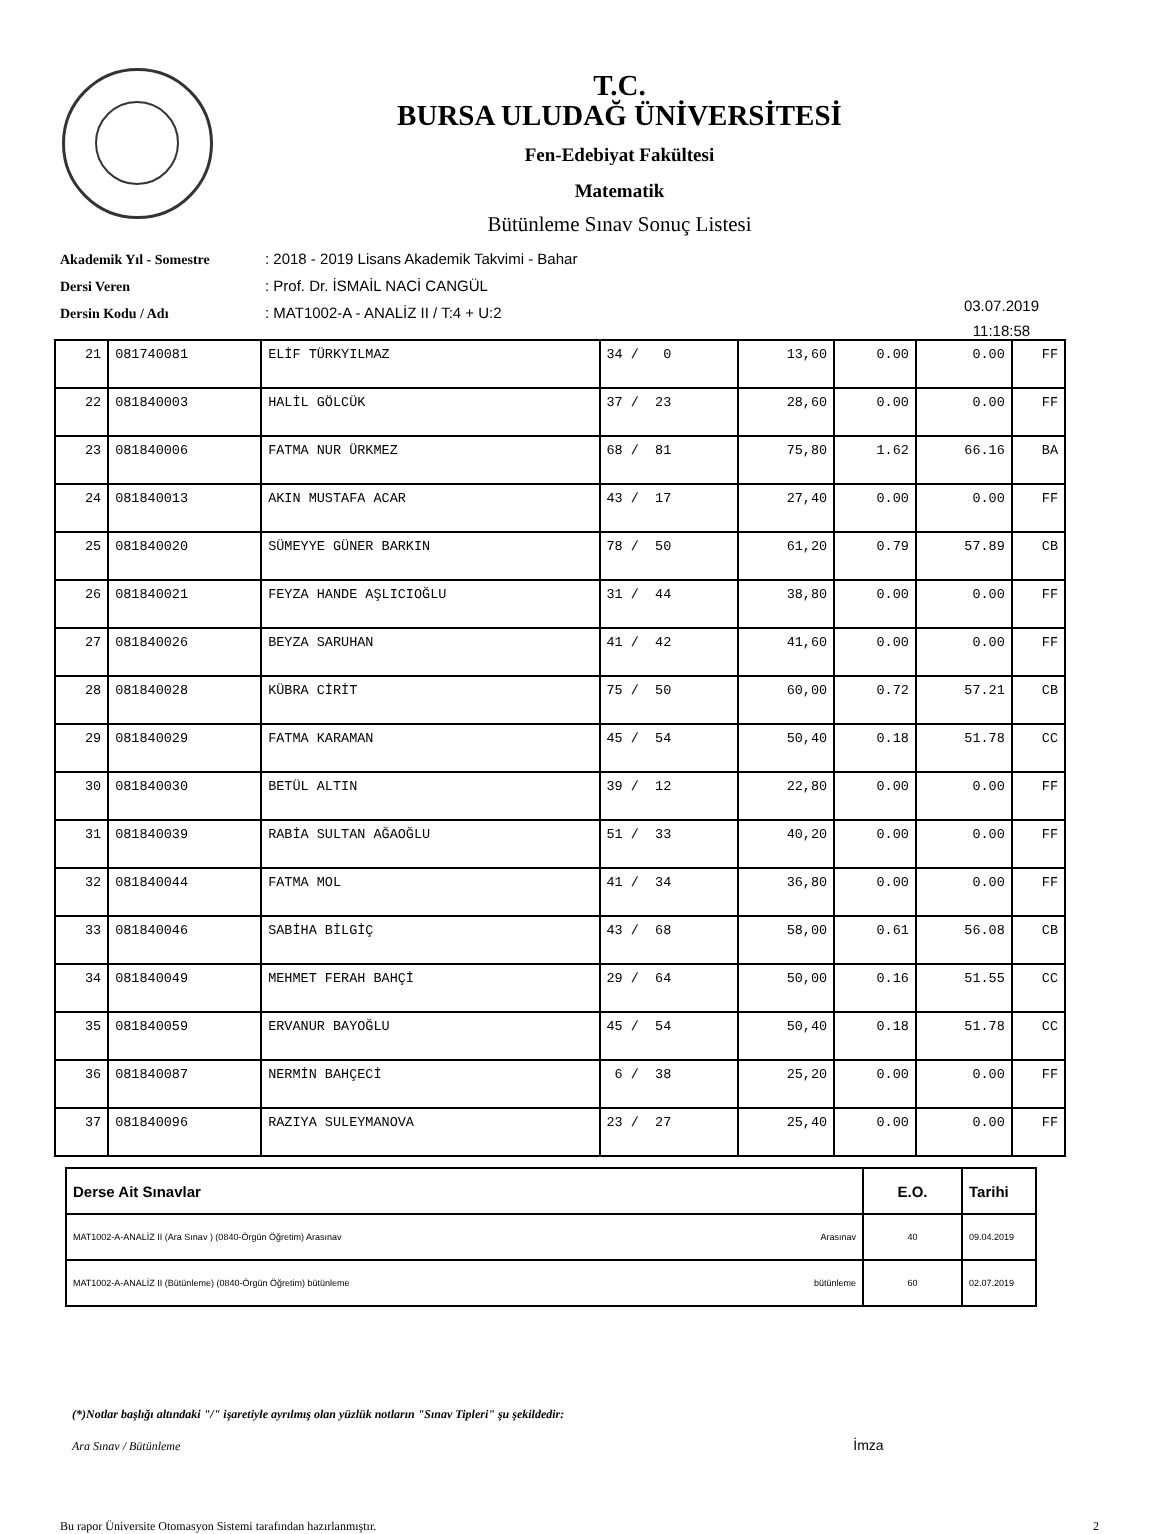T.C.
BURSA ULUDAĞ ÜNİVERSİTESİ
Fen-Edebiyat Fakültesi
Matematik
Bütünleme Sınav Sonuç Listesi
Akademik Yıl - Somestre: 2018 - 2019 Lisans Akademik Takvimi - Bahar
Dersi Veren: Prof. Dr. İSMAİL NACİ CANGÜL
Dersin Kodu / Adı: MAT1002-A - ANALİZ II / T:4 + U:2
03.07.2019
11:18:58
| 21 | 081740081 | ELİF TÜRKYILMAZ | 34 / 0 | 13,60 | 0.00 | 0.00 | FF |
| 22 | 081840003 | HALİL GÖLCÜK | 37 / 23 | 28,60 | 0.00 | 0.00 | FF |
| 23 | 081840006 | FATMA NUR ÜRKMEZ | 68 / 81 | 75,80 | 1.62 | 66.16 | BA |
| 24 | 081840013 | AKIN MUSTAFA ACAR | 43 / 17 | 27,40 | 0.00 | 0.00 | FF |
| 25 | 081840020 | SÜMEYYE GÜNER BARKIN | 78 / 50 | 61,20 | 0.79 | 57.89 | CB |
| 26 | 081840021 | FEYZA HANDE AŞLICIOĞLU | 31 / 44 | 38,80 | 0.00 | 0.00 | FF |
| 27 | 081840026 | BEYZA SARUHAN | 41 / 42 | 41,60 | 0.00 | 0.00 | FF |
| 28 | 081840028 | KÜBRA CİRİT | 75 / 50 | 60,00 | 0.72 | 57.21 | CB |
| 29 | 081840029 | FATMA KARAMAN | 45 / 54 | 50,40 | 0.18 | 51.78 | CC |
| 30 | 081840030 | BETÜL ALTIN | 39 / 12 | 22,80 | 0.00 | 0.00 | FF |
| 31 | 081840039 | RABİA SULTAN AĞAOĞLU | 51 / 33 | 40,20 | 0.00 | 0.00 | FF |
| 32 | 081840044 | FATMA MOL | 41 / 34 | 36,80 | 0.00 | 0.00 | FF |
| 33 | 081840046 | SABİHA BİLGİÇ | 43 / 68 | 58,00 | 0.61 | 56.08 | CB |
| 34 | 081840049 | MEHMET FERAH BAHÇİ | 29 / 64 | 50,00 | 0.16 | 51.55 | CC |
| 35 | 081840059 | ERVANUR BAYOĞLU | 45 / 54 | 50,40 | 0.18 | 51.78 | CC |
| 36 | 081840087 | NERMİN BAHÇECİ | 6 / 38 | 25,20 | 0.00 | 0.00 | FF |
| 37 | 081840096 | RAZIYA SULEYMANOVA | 23 / 27 | 25,40 | 0.00 | 0.00 | FF |
| Derse Ait Sınavlar | E.O. | Tarihi |
| --- | --- | --- |
| MAT1002-A-ANALİZ II (Ara Sınav ) (0840-Örgün Öğretim) Arasınav Arasınav | 40 | 09.04.2019 |
| MAT1002-A-ANALİZ II (Bütünleme) (0840-Örgün Öğretim) bütünleme bütünleme | 60 | 02.07.2019 |
(*)Notlar başlığı altındaki "/" işaretiyle ayrılmış olan yüzlük notların "Sınav Tipleri" şu şekildedir:
Ara Sınav / Bütünleme İmza
Bu rapor Üniversite Otomasyon Sistemi tarafından hazırlanmıştır. 2